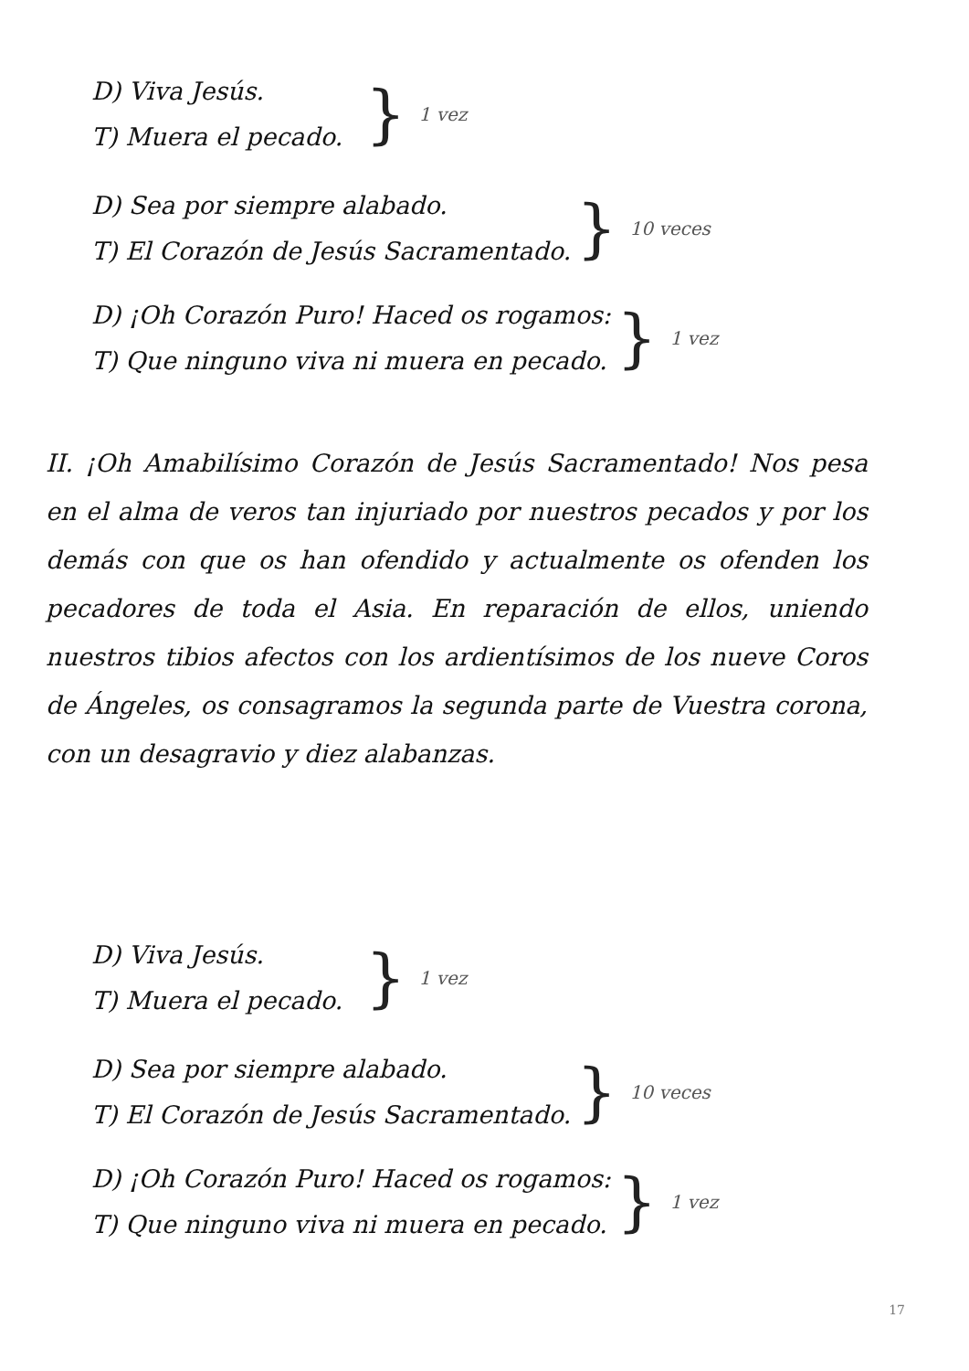D) Viva Jesús.
T) Muera el pecado.
} 1 vez
D) Sea por siempre alabado.
T) El Corazón de Jesús Sacramentado.
} 10 veces
D) ¡Oh Corazón Puro! Haced os rogamos:
T) Que ninguno viva ni muera en pecado.
} 1 vez
II. ¡Oh Amabilísimo Corazón de Jesús Sacramentado! Nos pesa en el alma de veros tan injuriado por nuestros pecados y por los demás con que os han ofendido y actualmente os ofenden los pecadores de toda el Asia. En reparación de ellos, uniendo nuestros tibios afectos con los ardientísimos de los nueve Coros de Ángeles, os consagramos la segunda parte de Vuestra corona, con un desagravio y diez alabanzas.
D) Viva Jesús.
T) Muera el pecado.
} 1 vez
D) Sea por siempre alabado.
T) El Corazón de Jesús Sacramentado.
} 10 veces
D) ¡Oh Corazón Puro! Haced os rogamos:
T) Que ninguno viva ni muera en pecado.
} 1 vez
17